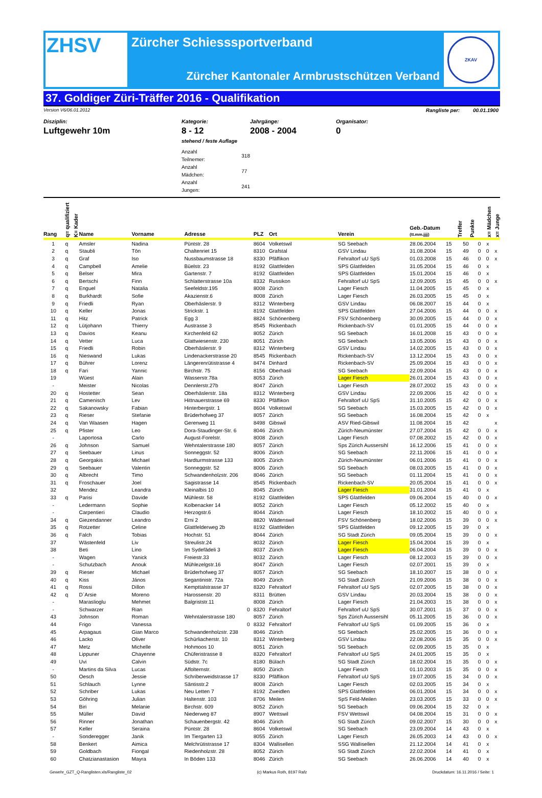ZHSV
Zürcher Schiesssportverband
Zürcher Kantonaler Armbrustschützen Verband
ZKAV
37. Goldiger Züri-Träffer 2016 - Qualifikation
Version V6/06.01.2012 Rangliste per: 00.01.1900
Disziplin:
Luftgewehr 10m
Kategorie:
8 - 12
stehend / feste Auflage
| Anzahl Teilnemer: | 318 |
| Anzahl Mädchen: | 77 |
| Anzahl Jungen: | 241 |
Jahrgänge:
2008 - 2004
Organisator:
0
| Rang | q= qualifiziert | K= Kader | Name | Vorname | Adresse | PLZ | Ort | Verein | Geb.-Datum (tt.mm.jjjj) | Treffer | Punkte | | x= Mädchen | x= Junge |
| --- | --- | --- | --- | --- | --- | --- | --- | --- | --- | --- | --- | --- | --- | --- |
| 1 | q | | Amsler | Nadina | Püntstr. 28 | 8604 | Volketswil | SG Seebach | 28.06.2004 | 15 | 50 | 0 | x | |
| 2 | q | | Staubli | Tön | Chaltenriet 15 | 8310 | Grafstal | GSV Lindau | 31.08.2004 | 15 | 49 | 0 | 0 | x |
| 3 | q | | Graf | Iso | Nussbaumstrasse 18 | 8330 | Pfäffikon | Fehraltorf uU SpS | 01.03.2008 | 15 | 46 | 0 | 0 | x |
| 4 | q | | Campbell | Amelie | Büelstr. 23 | 8192 | Glattfelden | SPS Glattfelden | 31.05.2004 | 15 | 46 | 0 | x | |
| 5 | q | | Belser | Mira | Gartenstr. 7 | 8192 | Glattfelden | SPS Glattfelden | 15.01.2004 | 15 | 46 | 0 | x | |
| 6 | q | | Bertschi | Finn | Schlatterstrasse 10a | 8332 | Russikon | Fehraltorf uU SpS | 12.09.2005 | 15 | 45 | 0 | 0 | x |
| 7 | q | | Enguel | Natalia | Seefeldstr.195 | 8008 | Zürich | Lager Fiesch | 11.04.2005 | 15 | 45 | 0 | x | |
| 8 | q | | Burkhardt | Sofie | Akazienstr.6 | 8008 | Zürich | Lager Fiesch | 26.03.2005 | 15 | 45 | 0 | x | |
| 9 | q | | Friedli | Ryan | Oberhäslerstr. 9 | 8312 | Winterberg | GSV Lindau | 06.08.2007 | 15 | 44 | 0 | x | |
| 10 | q | | Keller | Jonas | Strickstr. 1 | 8192 | Glattfelden | SPS Glattfelden | 27.04.2006 | 15 | 44 | 0 | 0 | x |
| 11 | q | | Hitz | Patrick | Egg 3 | 8824 | Schönenberg | FSV Schönenberg | 30.09.2005 | 15 | 44 | 0 | 0 | x |
| 12 | q | | Lütjohann | Thierry | Austrasse 3 | 8545 | Rickenbach | Rickenbach-SV | 01.01.2005 | 15 | 44 | 0 | 0 | x |
| 13 | q | | Davios | Keanu | Kirchenfeld 62 | 8052 | Zürich | SG Seebach | 16.01.2008 | 15 | 43 | 0 | 0 | x |
| 14 | q | | Vetter | Luca | Glattwiesenstr. 230 | 8051 | Zürich | SG Seebach | 13.05.2006 | 15 | 43 | 0 | 0 | x |
| 15 | q | | Friedli | Robin | Oberhäslerstr. 9 | 8312 | Winterberg | GSV Lindau | 14.02.2005 | 15 | 43 | 0 | 0 | x |
| 16 | q | | Nieswand | Lukas | Lindenackerstrasse 20 | 8545 | Rickenbach | Rickenbach-SV | 13.12.2004 | 15 | 43 | 0 | 0 | x |
| 17 | q | | Bührer | Lorenz | Längerenrütistrasse 4 | 8474 | Dinhard | Rickenbach-SV | 25.09.2004 | 15 | 43 | 0 | 0 | x |
| 18 | q | | Fari | Yannic | Birchstr. 75 | 8156 | Oberhasli | SG Seebach | 22.09.2004 | 15 | 43 | 0 | 0 | x |
| 19 | | | Wüest | Alain | Wasserstr.78a | 8053 | Zürich | Lager Fiesch | 26.01.2004 | 15 | 43 | 0 | 0 | x |
| - | | | Meister | Nicolas | Dennlerstr.27b | 8047 | Zürich | Lager Fiesch | 28.07.2002 | 15 | 43 | 0 | 0 | x |
| 20 | q | | Hostetter | Sean | Oberhäslerstr. 18a | 8312 | Winterberg | GSV Lindau | 22.09.2006 | 15 | 42 | 0 | 0 | x |
| 21 | q | | Camenisch | Lev | Hittnauerstrasse 69 | 8330 | Pfäffikon | Fehraltorf uU SpS | 31.10.2005 | 15 | 42 | 0 | 0 | x |
| 22 | q | | Sakanowsky | Fabian | Hinterbergstr. 1 | 8604 | Volketswil | SG Seebach | 15.03.2005 | 15 | 42 | 0 | 0 | x |
| 23 | q | | Rieser | Stefanie | Brüderhofweg 37 | 8057 | Zürich | SG Seebach | 16.08.2004 | 15 | 42 | 0 | x | |
| 24 | q | | Van Waasen | Hagen | Gerenweg 11 | 8498 | Gibswil | ASV Ried-Gibswil | 11.08.2004 | 15 | 42 | | | x |
| 25 | q | | Pfister | Leo | Dora-Staudinger-Str. 6 | 8046 | Zürich | Zürich-Neumünster | 27.07.2004 | 15 | 42 | 0 | 0 | x |
| - | | | Laportosa | Carlo | August-Forelstr. | 8008 | Zürich | Lager Fiesch | 07.08.2002 | 15 | 42 | 0 | 0 | x |
| 26 | q | | Johnson | Samuel | Wehntalerstrasse 180 | 8057 | Zürich | Sps Zürich Aussersihl | 16.12.2006 | 15 | 41 | 0 | 0 | x |
| 27 | q | | Seebauer | Linus | Sonneggstr. 52 | 8006 | Zürich | SG Seebach | 22.11.2006 | 15 | 41 | 0 | 0 | x |
| 28 | q | | Georgakis | Michael | Hardturmstrasse 133 | 8005 | Zürich | Zürich-Neumünster | 06.01.2006 | 15 | 41 | 0 | 0 | x |
| 29 | q | | Seebauer | Valentin | Sonneggstr. 52 | 8006 | Zürich | SG Seebach | 08.03.2005 | 15 | 41 | 0 | 0 | x |
| 30 | q | | Albrecht | Timo | Schwandenholzstr. 206 | 8046 | Zürich | SG Seebach | 01.11.2004 | 15 | 41 | 0 | 0 | x |
| 31 | q | | Froschauer | Joel | Sagistrasse 14 | 8545 | Rickenbach | Rickenbach-SV | 20.05.2004 | 15 | 41 | 0 | 0 | x |
| 32 | | | Mendez | Leandra | Kleinalbis 10 | 8045 | Zürich | Lager Fiesch | 31.01.2004 | 15 | 41 | 0 | x | |
| 33 | q | | Parisi | Davide | Mühlestr. 58 | 8192 | Glattfelden | SPS Glattfelden | 09.06.2004 | 15 | 40 | 0 | 0 | x |
| - | | | Ledermann | Sophie | Kolbenacker 14 | 8052 | Zürich | Lager Fiesch | 05.12.2002 | 15 | 40 | 0 | x | |
| - | | | Carpentieri | Claudio | Herzogstr.6 | 8044 | Zürich | Lager Fiesch | 18.10.2002 | 15 | 40 | 0 | 0 | x |
| 34 | q | | Giezendanner | Leandro | Erni 2 | 8820 | Wädenswil | FSV Schönenberg | 18.02.2006 | 15 | 39 | 0 | 0 | x |
| 35 | q | | Rotzetter | Celine | Glattfelderweg 2b | 8192 | Glattfelden | SPS Glattfelden | 09.12.2005 | 15 | 39 | 0 | x | |
| 36 | q | | Falch | Tobias | Hochstr. 51 | 8044 | Zürich | SG Stadt Zürich | 09.05.2004 | 15 | 39 | 0 | 0 | x |
| 37 | | | Wästenfeld | Liv | Streulistr.24 | 8032 | Zürich | Lager Fiesch | 15.04.2004 | 15 | 39 | 0 | x | |
| 38 | | | Beti | Lino | Im Sydefädeli 3 | 8037 | Zürich | Lager Fiesch | 06.04.2004 | 15 | 39 | 0 | 0 | x |
| - | | | Wagen | Yanick | Freiestr.33 | 8032 | Zürich | Lager Fiesch | 08.12.2003 | 15 | 39 | 0 | 0 | x |
| - | | | Schutzbach | Anouk | Mühlezelgstr.16 | 8047 | Zürich | Lager Fiesch | 02.07.2001 | 15 | 39 | 0 | x | |
| 39 | q | | Rieser | Michael | Brüderhofweg 37 | 8057 | Zürich | SG Seebach | 18.10.2007 | 15 | 38 | 0 | 0 | x |
| 40 | q | | Kiss | János | Segantinistr. 72a | 8049 | Zürich | SG Stadt Zürich | 21.09.2006 | 15 | 38 | 0 | 0 | x |
| 41 | q | | Rossi | Dillon | Kempttalstrasse 37 | 8320 | Fehraltorf | Fehraltorf uU SpS | 02.07.2005 | 15 | 38 | 0 | 0 | x |
| 42 | q | | D`Arsie | Moreno | Harossenstr. 20 | 8311 | Brütten | GSV Lindau | 20.03.2004 | 15 | 38 | 0 | 0 | x |
| - | | | Maraslioglu | Mehmet | Balgriststr.11 | 8008 | Zürich | Lager Fiesch | 21.04.2003 | 15 | 38 | 0 | 0 | x |
| - | | | Schwarzer | Rian | 0 | 8320 | Fehraltorf | Fehraltorf uU SpS | 30.07.2001 | 15 | 37 | 0 | 0 | x |
| 43 | | | Johnson | Roman | Wehntalerstrasse 180 | 8057 | Zürich | Sps Zürich Aussersihl | 05.11.2005 | 15 | 36 | 0 | 0 | x |
| 44 | | | Frigo | Vanessa | 0 | 8332 | Fehraltorf | Fehraltorf uU SpS | 01.09.2005 | 15 | 36 | 0 | x | |
| 45 | | | Arpagaus | Gian Marco | Schwandenholzstr. 238 | 8046 | Zürich | SG Seebach | 25.02.2005 | 15 | 36 | 0 | 0 | x |
| 46 | | | Lacko | Oliver | Schürliacherstr. 10 | 8312 | Winterberg | GSV Lindau | 22.08.2006 | 15 | 35 | 0 | 0 | x |
| 47 | | | Metz | Michelle | Hohmoos 10 | 8051 | Zürich | SG Seebach | 02.09.2005 | 15 | 35 | 0 | x | |
| 48 | | | Lippuner | Chayenne | Chüferistrasse 8 | 8320 | Fehraltorf | Fehraltorf uU SpS | 24.01.2005 | 15 | 35 | 0 | x | |
| 49 | | | Uvi | Calvin | Südstr. 7c | 8180 | Bülach | SG Stadt Zürich | 18.02.2004 | 15 | 35 | 0 | 0 | x |
| - | | | Martins da Silva | Lucas | Affolternstr. | 8050 | Zürich | Lager Fiesch | 01.10.2003 | 15 | 35 | 0 | 0 | x |
| 50 | | | Oesch | Jessie | Schriberweidstrasse 17 | 8330 | Pfäffikon | Fehraltorf uU SpS | 19.07.2005 | 15 | 34 | 0 | 0 | x |
| 51 | | | Schlauch | Lynne | Säntisstr.2 | 8008 | Zürich | Lager Fiesch | 02.03.2005 | 15 | 34 | 0 | x | |
| 52 | | | Schriber | Lukas | Neu Letten 7 | 8192 | Zweidlen | SPS Glattfelden | 06.01.2004 | 15 | 34 | 0 | 0 | x |
| 53 | | | Göhring | Julian | Haltenstr. 103 | 8706 | Meilen | SpS Feld-Meilen | 23.03.2005 | 15 | 33 | 0 | 0 | x |
| 54 | | | Biri | Melanie | Birchstr. 609 | 8052 | Zürich | SG Seebach | 09.06.2004 | 15 | 32 | 0 | x | |
| 55 | | | Müller | David | Niederweg 87 | 8907 | Wettswil | FSV Wettswil | 04.08.2004 | 15 | 31 | 0 | 0 | x |
| 56 | | | Rinner | Jonathan | Schauenbergstr. 42 | 8046 | Zürich | SG Stadt Zürich | 09.02.2007 | 15 | 30 | 0 | 0 | x |
| 57 | | | Keller | Seraina | Püntstr. 28 | 8604 | Volketswil | SG Seebach | 23.09.2004 | 14 | 43 | 0 | x | |
| - | | | Sonderegger | Janik | Im Tiergarten 13 | 8055 | Zürich | Lager Fiesch | 26.05.2003 | 14 | 43 | 0 | 0 | x |
| 58 | | | Benkert | Aimica | Melchrütistrasse 17 | 8304 | Wallisellen | SSG Wallisellen | 21.12.2004 | 14 | 41 | 0 | x | |
| 59 | | | Goldbach | Fiongal | Riedenholzstr. 28 | 8052 | Zürich | SG Stadt Zürich | 22.02.2004 | 14 | 41 | 0 | x | |
| 60 | | | Chatzianastasion | Mayra | In Böden 133 | 8046 | Zürich | SG Seebach | 26.06.2006 | 14 | 40 | 0 | x | |
Gewehr_GZT_Q-Ranglisten.xls/Rangliste_02 (c) Markus Roth, 8197 Rafz Druckdatum: 16.11.2016 / Seite: 1